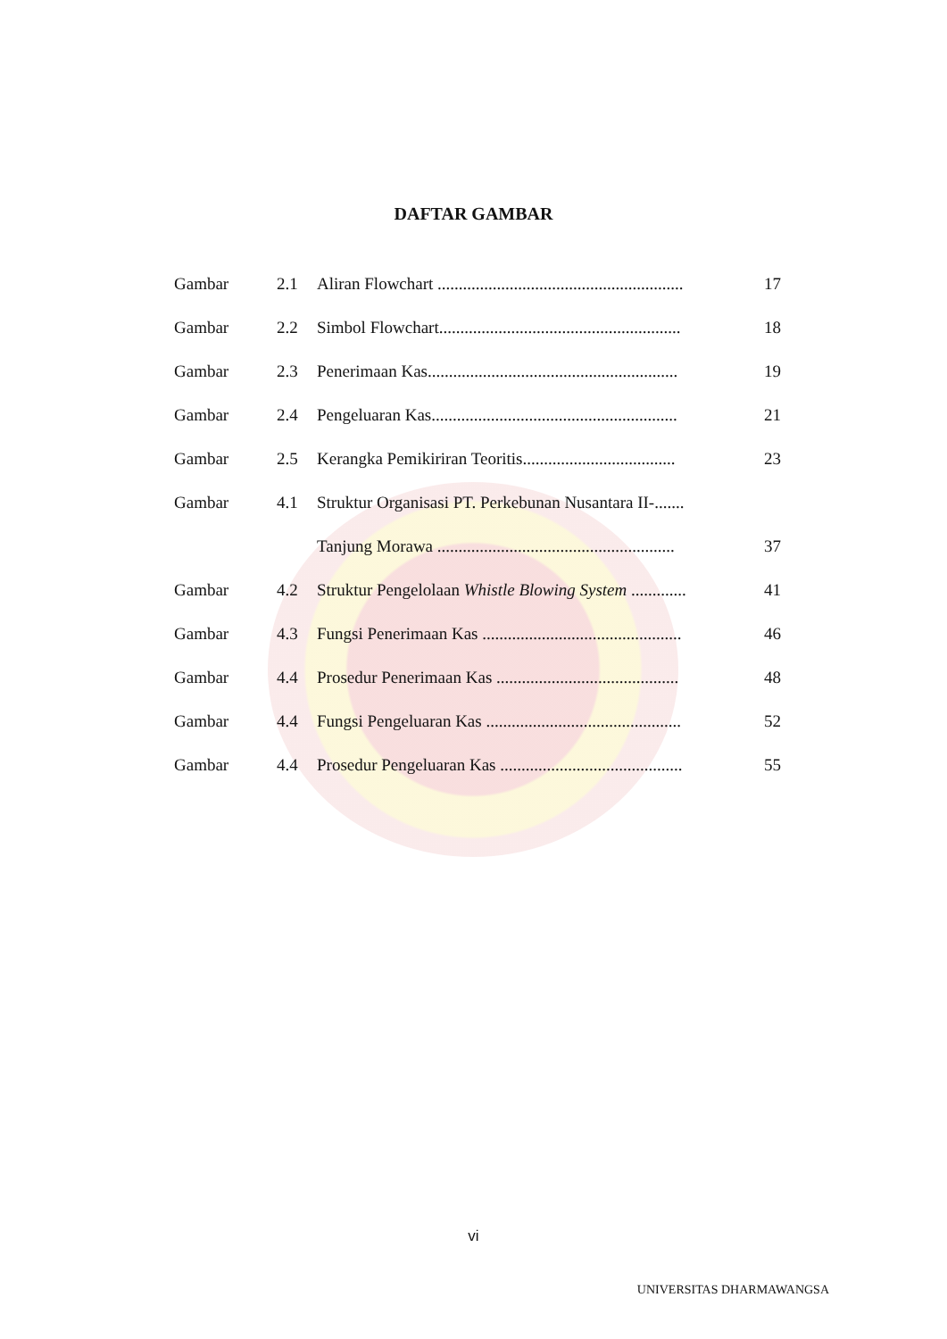DAFTAR GAMBAR
| Gambar | 2.1 | Aliran Flowchart .......................................................... | 17 |
| Gambar | 2.2 | Simbol Flowchart......................................................... | 18 |
| Gambar | 2.3 | Penerimaan Kas........................................................... | 19 |
| Gambar | 2.4 | Pengeluaran Kas.......................................................... | 21 |
| Gambar | 2.5 | Kerangka Pemikiriran Teoritis.................................... | 23 |
| Gambar | 4.1 | Struktur Organisasi PT. Perkebunan Nusantara II-....... | |
| | | Tanjung Morawa ........................................................ | 37 |
| Gambar | 4.2 | Struktur Pengelolaan Whistle Blowing System ............. | 41 |
| Gambar | 4.3 | Fungsi Penerimaan Kas ............................................... | 46 |
| Gambar | 4.4 | Prosedur Penerimaan Kas ........................................... | 48 |
| Gambar | 4.4 | Fungsi Pengeluaran Kas .............................................. | 52 |
| Gambar | 4.4 | Prosedur Pengeluaran Kas ........................................... | 55 |
vi
UNIVERSITAS DHARMAWANGSA